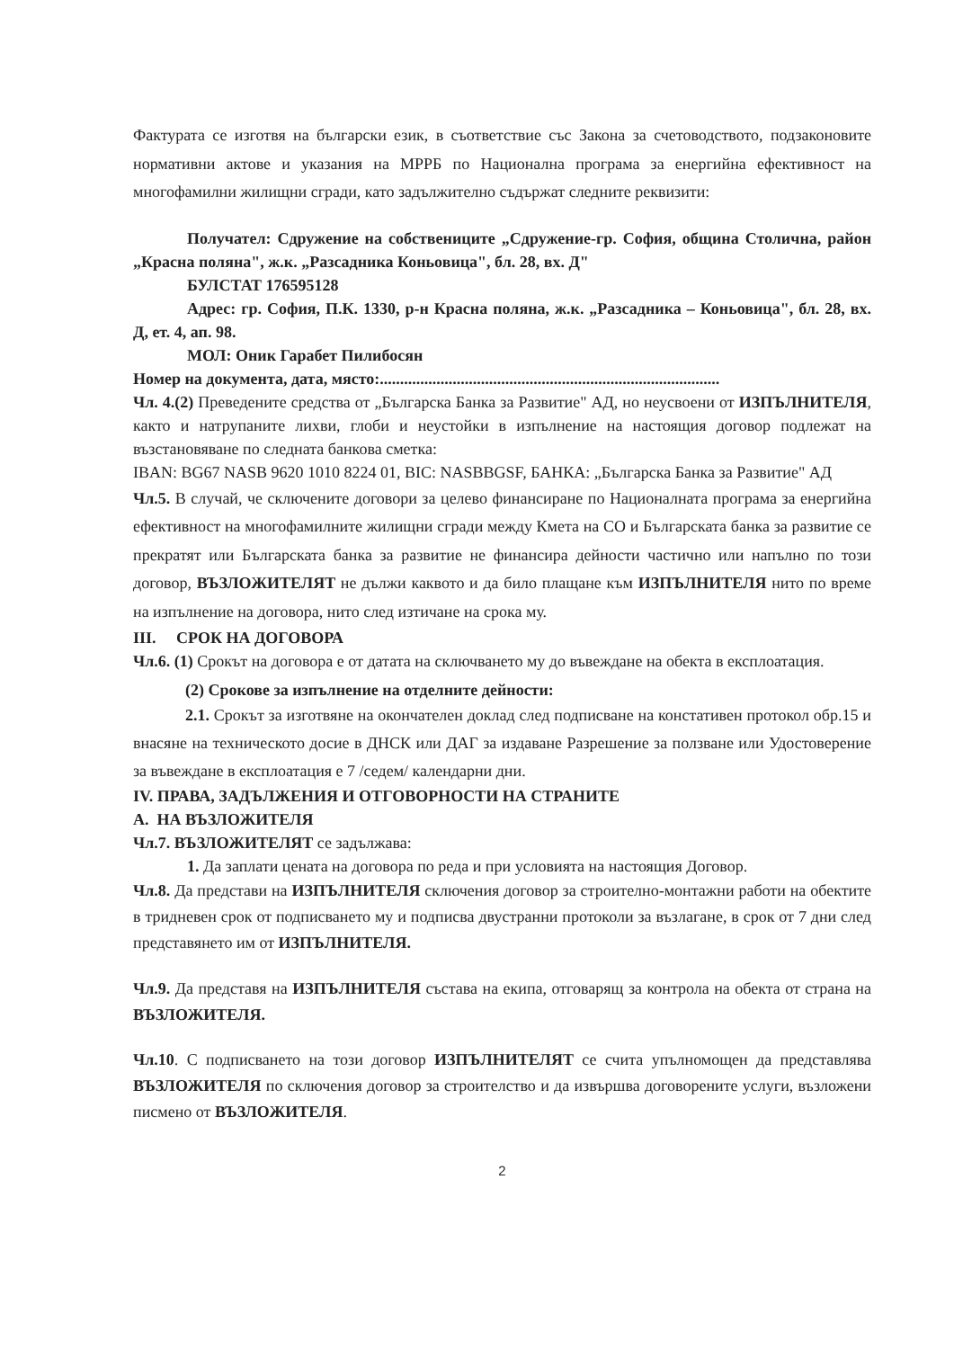Фактурата се изготвя на български език, в съответствие със Закона за счетоводството, подзаконовите нормативни актове и указания на МРРБ по Национална програма за енергийна ефективност на многофамилни жилищни сгради, като задължително съдържат следните реквизити:
Получател: Сдружение на собствениците „Сдружение-гр. София, община Столична, район „Красна поляна", ж.к. „Разсадника Коньовица", бл. 28, вх. Д"
БУЛСТАТ 176595128
Адрес: гр. София, П.К. 1330, р-н Красна поляна, ж.к. „Разсадника – Коньовица", бл. 28, вх. Д, ет. 4, ап. 98.
МОЛ: Оник Гарабет Пилибосян
Номер на документа, дата, място:....................................................................................
Чл. 4.(2) Преведените средства от „Българска Банка за Развитие" АД, но неусвоени от ИЗПЪЛНИТЕЛЯ, както и натрупаните лихви, глоби и неустойки в изпълнение на настоящия договор подлежат на възстановяване по следната банкова сметка:
IBAN: BG67 NASB 9620 1010 8224 01, BIC: NASBBGSF, БАНКА: „Българска Банка за Развитие" АД
Чл.5. В случай, че сключените договори за целево финансиране по Националната програма за енергийна ефективност на многофамилните жилищни сгради между Кмета на СО и Българската банка за развитие се прекратят или Българската банка за развитие не финансира дейности частично или напълно по този договор, ВЪЗЛОЖИТЕЛЯТ не дължи каквото и да било плащане към ИЗПЪЛНИТЕЛЯ нито по време на изпълнение на договора, нито след изтичане на срока му.
III. СРОК НА ДОГОВОРА
Чл.6. (1) Срокът на договора е от датата на сключването му до въвеждане на обекта в експлоатация.
(2) Срокове за изпълнение на отделните дейности:
2.1. Срокът за изготвяне на окончателен доклад след подписване на констативен протокол обр.15 и внасяне на техническото досие в ДНСК или ДАГ за издаване Разрешение за ползване или Удостоверение за въвеждане в експлоатация е 7 /седем/ календарни дни.
IV. ПРАВА, ЗАДЪЛЖЕНИЯ И ОТГОВОРНОСТИ НА СТРАНИТЕ
А. НА ВЪЗЛОЖИТЕЛЯ
Чл.7. ВЪЗЛОЖИТЕЛЯТ се задължава:
1. Да заплати цената на договора по реда и при условията на настоящия Договор.
Чл.8. Да представи на ИЗПЪЛНИТЕЛЯ сключения договор за строително-монтажни работи на обектите в тридневен срок от подписването му и подписва двустранни протоколи за възлагане, в срок от 7 дни след представянето им от ИЗПЪЛНИТЕЛЯ.
Чл.9. Да представя на ИЗПЪЛНИТЕЛЯ състава на екипа, отговарящ за контрола на обекта от страна на ВЪЗЛОЖИТЕЛЯ.
Чл.10. С подписването на този договор ИЗПЪЛНИТЕЛЯТ се счита упълномощен да представлява ВЪЗЛОЖИТЕЛЯ по сключения договор за строителство и да извършва договорените услуги, възложени писмено от ВЪЗЛОЖИТЕЛЯ.
2